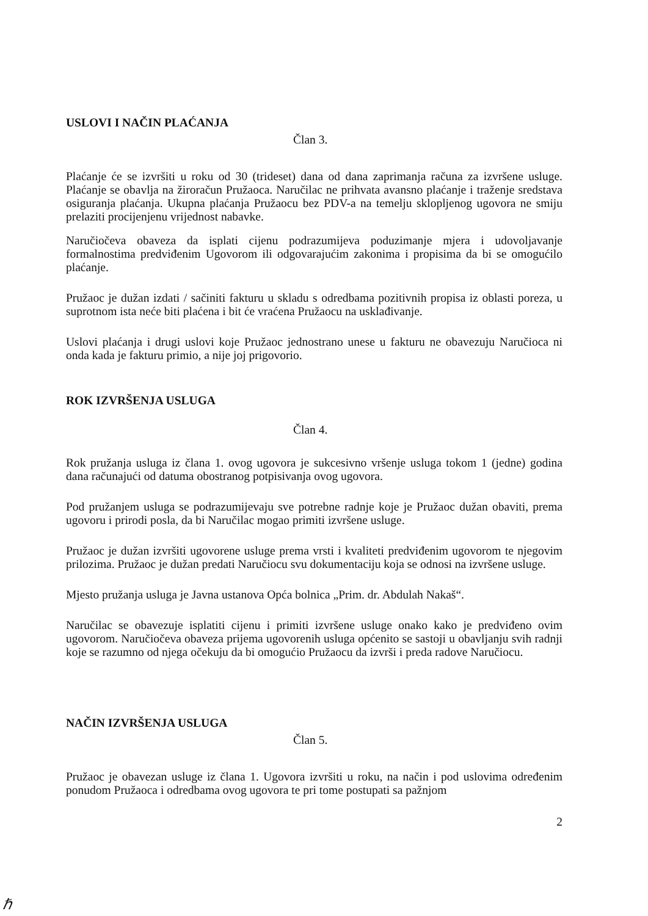USLOVI I NAČIN PLAĆANJA
Član 3.
Plaćanje će se izvršiti u roku od 30 (trideset) dana od dana zaprimanja računa za izvršene usluge. Plaćanje se obavlja na žiroračun Pružaoca. Naručilac ne prihvata avansno plaćanje i traženje sredstava osiguranja plaćanja. Ukupna plaćanja Pružaocu bez PDV-a na temelju sklopljenog ugovora ne smiju prelaziti procijenjenu vrijednost nabavke.
Naručiočeva obaveza da isplati cijenu podrazumijeva poduzimanje mjera i udovoljavanje formalnostima predviđenim Ugovorom ili odgovarajućim zakonima i propisima da bi se omogućilo plaćanje.
Pružaoc je dužan izdati / sačiniti fakturu u skladu s odredbama pozitivnih propisa iz oblasti poreza, u suprotnom ista neće biti plaćena i bit će vraćena Pružaocu na usklađivanje.
Uslovi plaćanja i drugi uslovi koje Pružaoc jednostrano unese u fakturu ne obavezuju Naručioca ni onda kada je fakturu primio, a nije joj prigovorio.
ROK IZVRŠENJA USLUGA
Član 4.
Rok pružanja usluga iz člana 1. ovog ugovora je sukcesivno vršenje usluga tokom 1 (jedne) godina dana računajući od datuma obostranog potpisivanja ovog ugovora.
Pod pružanjem usluga se podrazumijevaju sve potrebne radnje koje je Pružaoc dužan obaviti, prema ugovoru i prirodi posla, da bi Naručilac mogao primiti izvršene usluge.
Pružaoc je dužan izvršiti ugovorene usluge prema vrsti i kvaliteti predviđenim ugovorom te njegovim prilozima. Pružaoc je dužan predati Naručiocu svu dokumentaciju koja se odnosi na izvršene usluge.
Mjesto pružanja usluga je Javna ustanova Opća bolnica „Prim. dr. Abdulah Nakaš“.
Naručilac se obavezuje isplatiti cijenu i primiti izvršene usluge onako kako je predviđeno ovim ugovorom. Naručiočeva obaveza prijema ugovorenih usluga općenito se sastoji u obavljanju svih radnji koje se razumno od njega očekuju da bi omogućio Pružaocu da izvrši i preda radove Naručiocu.
NAČIN IZVRŠENJA USLUGA
Član 5.
Pružaoc je obavezan usluge iz člana 1. Ugovora izvršiti u roku, na način i pod uslovima određenim ponudom Pružaoca i odredbama ovog ugovora te pri tome postupati sa pažnjom
2
ℏ